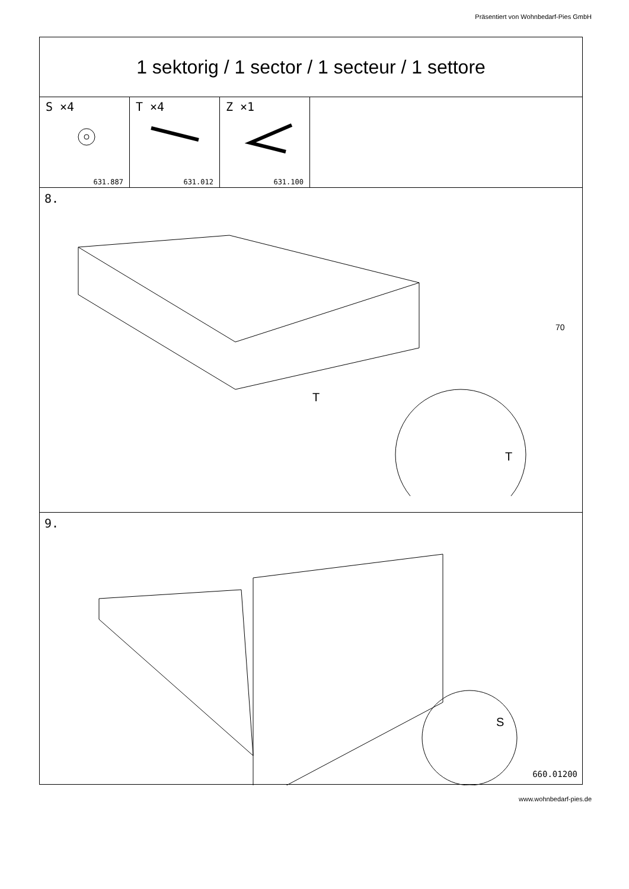Präsentiert von Wohnbedarf-Pies GmbH
1 sektorig / 1 sector / 1 secteur / 1 settore
S ×4
631.887
T ×4
631.012
Z ×1
631.100
8.
T
T
70
9.
S
660.01200
www.wohnbedarf-pies.de